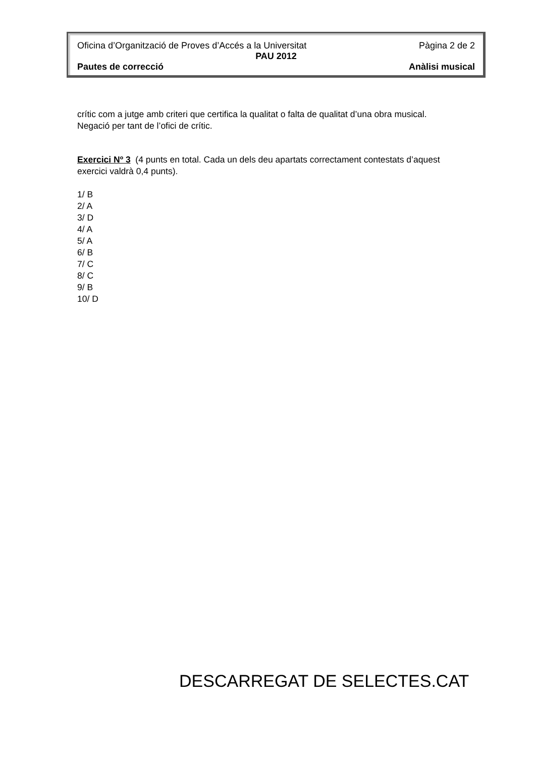Oficina d’Organització de Proves d’Accés a la Universitat Pàgina 2 de 2
PAU 2012
Pautes de correcció Anàlisi musical
crític com a jutge amb criteri que certifica la qualitat o falta de qualitat d’una obra musical. Negació per tant de l’ofici de crític.
Exercici Nº 3 (4 punts en total. Cada un dels deu apartats correctament contestats d’aquest exercici valdrà 0,4 punts).
1/ B
2/ A
3/ D
4/ A
5/ A
6/ B
7/ C
8/ C
9/ B
10/ D
DESCARREGAT DE SELECTES.CAT